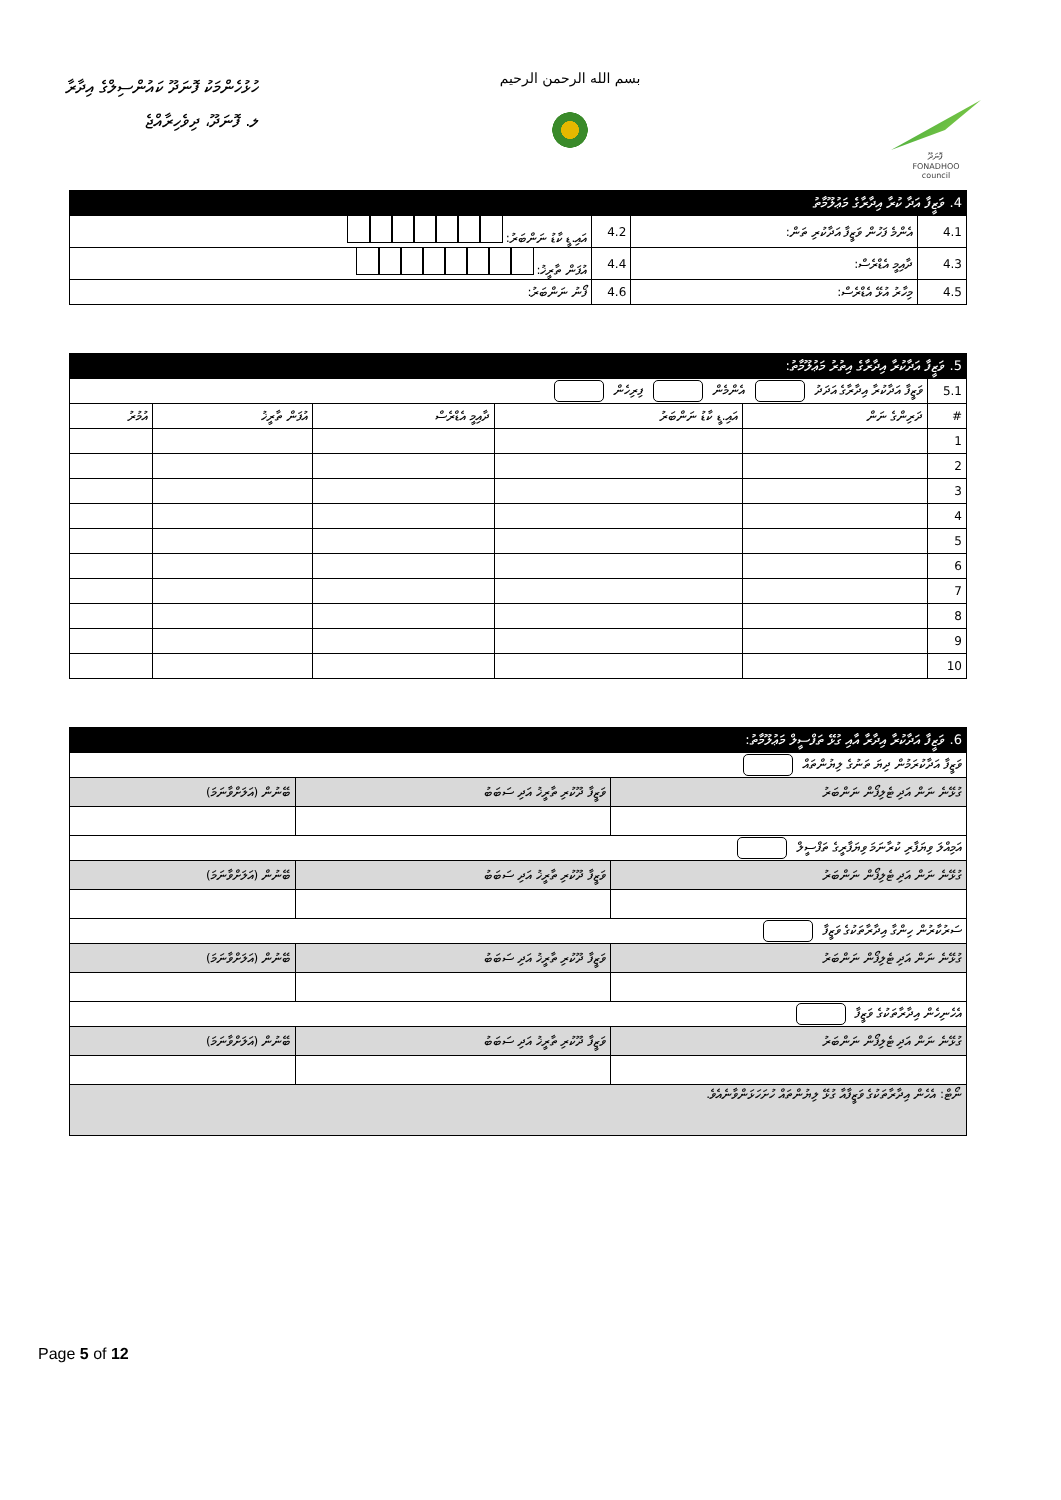ހުޅުހެންމަކު ފޮނަދޫ ކައުންސިލްގެ އިދާރާ
ލ. ފޮނަދޫ، ދިވެހިރާއްޖެ
بسم الله الرحمن الرحيم
ފޮނަދޫ
FONADHOO
council
| 4. ވަޒީފާ އަދާ ކުރާ އިދާރާގެ މަޢުލޫމާތު | | | |
| 4.1 | އެންމެ ފަހުން ވަޒީފާ އަދާކުރި ތަން: | 4.2 | އައި.ޑީ ކާޑު ނަންބަރު: |
| 4.3 | ދާއިމީ އެޑްރެސް: | 4.4 | އުފަން ތާރީޚު: |
| 4.5 | މިހާރު އުޅޭ އެޑްރެސް: | 4.6 | ފޯނު ނަންބަރު: |
| 5. ވަޒީފާ އަދާކުރާ އިދާރާގެ އިތުރު މަޢުލޫމާތު: | | | | | |
| 5.1 | ވަޒީފާ އަދާކުރާ އިދާރާގެ އަދަދު އެންމެން ފިރިހެން | | | | |
| # | ދަރިންގެ ނަން | އައި.ޑީ ކާޑު ނަންބަރު | ދާއިމީ އެޑްރެސް | އުފަން ތާރީޚު | އުމުރު |
| 1 | | | | | |
| 2 | | | | | |
| 3 | | | | | |
| 4 | | | | | |
| 5 | | | | | |
| 6 | | | | | |
| 7 | | | | | |
| 8 | | | | | |
| 9 | | | | | |
| 10 | | | | | |
| 6. ވަޒީފާ އަދާކުރާ އިދާރާ އާއި ގުޅޭ ތަފްސީލް މަޢުލޫމާތު: | | |
| ވަޒީފާ އަދާކުރަމުން ދިޔަ ތަނުގެ ލިޔުންތައް | | |
| ގުޅޭނެ ނަން އަދި ޓެލިފޯން ނަންބަރު | ވަޒީފާ ދޫކުރި ތާރީޚު އަދި ސަބަބު | ބޭނުން (އަލަށްވާނަމަ) |
| އަމިއްލަ ވިޔަފާރި ކުރާނަމަ ވިޔަފާރީގެ ތަފްސީލް | | |
| ގުޅޭނެ ނަން އަދި ޓެލިފޯން ނަންބަރު | ވަޒީފާ ދޫކުރި ތާރީޚު އަދި ސަބަބު | ބޭނުން (އަލަށްވާނަމަ) |
| ސަރުކާރުން ހިންގާ އިދާރާތަކުގެ ވަޒީފާ | | |
| ގުޅޭނެ ނަން އަދި ޓެލިފޯން ނަންބަރު | ވަޒީފާ ދޫކުރި ތާރީޚު އަދި ސަބަބު | ބޭނުން (އަލަށްވާނަމަ) |
| އެހެނިހެން އިދާރާތަކުގެ ވަޒީފާ | | |
| ގުޅޭނެ ނަން އަދި ޓެލިފޯން ނަންބަރު | ވަޒީފާ ދޫކުރި ތާރީޚު އަދި ސަބަބު | ބޭނުން (އަލަށްވާނަމަ) |
| ނޯޓް: އެހެން އިދާރާތަކުގެ ވަޒީފާއާ ގުޅޭ ލިޔުންތައް ހުށަހަޅަންވާނެއެވެ. | | |
Page 5 of 12